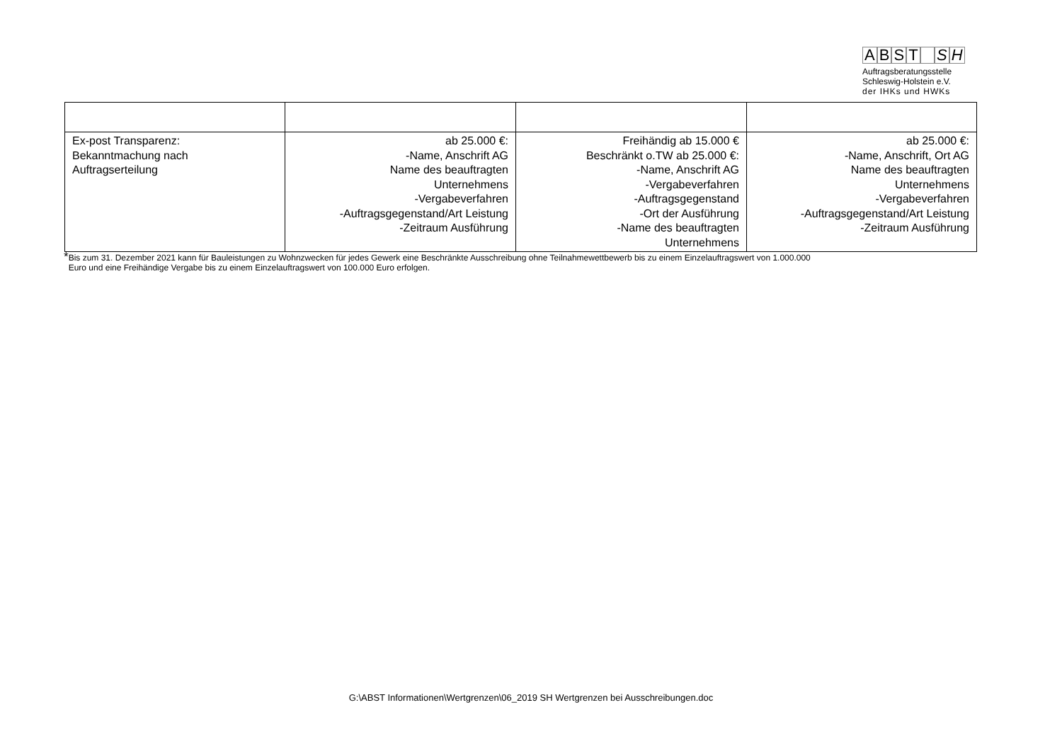ABST SH
Auftragsberatungsstelle
Schleswig-Holstein e.V.
der IHKs und HWKs
| Ex-post Transparenz: Bekanntmachung nach Auftragserteilung | ab 25.000 €: -Name, Anschrift AG Name des beauftragten Unternehmens -Vergabeverfahren -Auftragsgegenstand/Art Leistung -Zeitraum Ausführung | Freihändig ab 15.000 € Beschränkt o.TW ab 25.000 €: -Name, Anschrift AG -Vergabeverfahren -Auftragsgegenstand -Ort der Ausführung -Name des beauftragten Unternehmens | ab 25.000 €: -Name, Anschrift, Ort AG Name des beauftragten Unternehmens -Vergabeverfahren -Auftragsgegenstand/Art Leistung -Zeitraum Ausführung |
*Bis zum 31. Dezember 2021 kann für Bauleistungen zu Wohnzwecken für jedes Gewerk eine Beschränkte Ausschreibung ohne Teilnahmewettbewerb bis zu einem Einzelauftragswert von 1.000.000
Euro und eine Freihändige Vergabe bis zu einem Einzelauftragswert von 100.000 Euro erfolgen.
G:\ABST Informationen\Wertgrenzen\06_2019 SH Wertgrenzen bei Ausschreibungen.doc